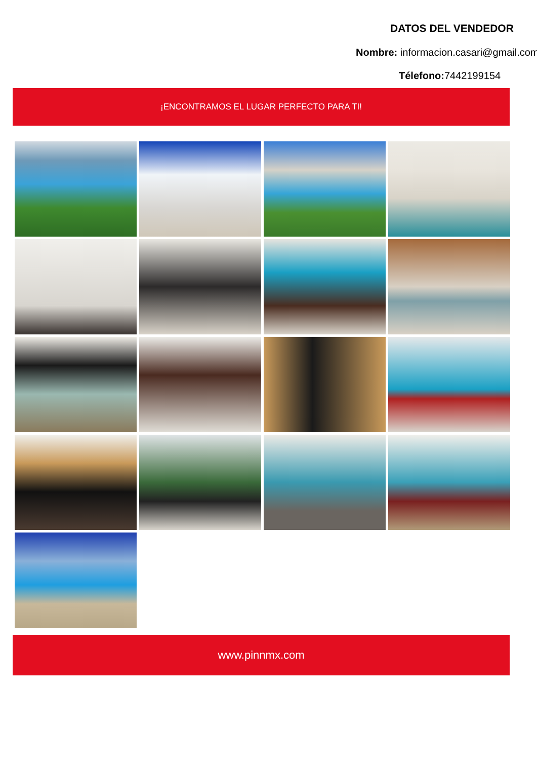DATOS DEL VENDEDOR
Nombre: informacion.casari@gmail.com
Télefono: 7442199154
¡ENCONTRAMOS EL LUGAR PERFECTO PARA TI!
www.pinnmx.com